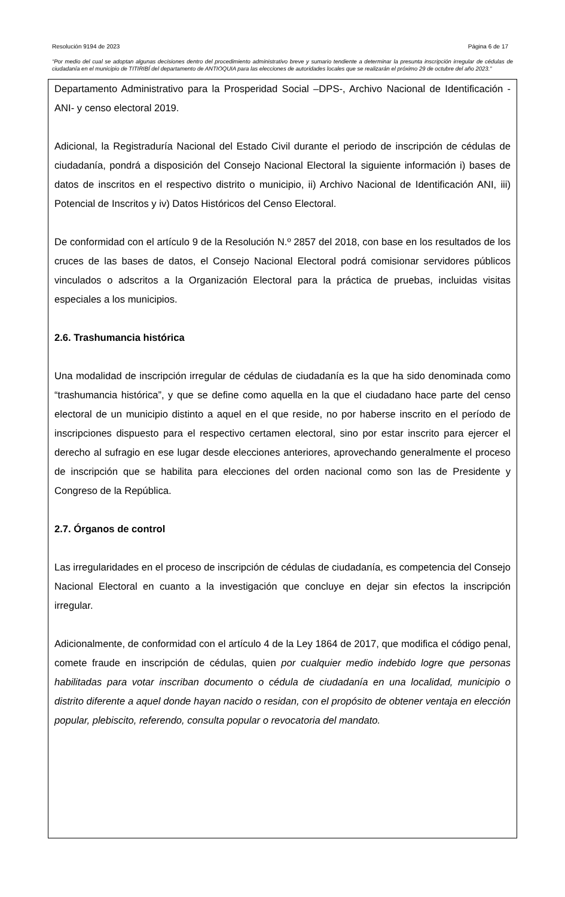Resolución 9194 de 2023 Página 6 de 17
“Por medio del cual se adoptan algunas decisiones dentro del procedimiento administrativo breve y sumario tendiente a determinar la presunta inscripción irregular de cédulas de ciudadanía en el municipio de TITIRIBÍ del departamento de ANTIOQUIA para las elecciones de autoridades locales que se realizarán el próximo 29 de octubre del año 2023.”
Departamento Administrativo para la Prosperidad Social –DPS-, Archivo Nacional de Identificación -ANI- y censo electoral 2019.
Adicional, la Registraduría Nacional del Estado Civil durante el periodo de inscripción de cédulas de ciudadanía, pondrá a disposición del Consejo Nacional Electoral la siguiente información i) bases de datos de inscritos en el respectivo distrito o municipio, ii) Archivo Nacional de Identificación ANI, iii) Potencial de Inscritos y iv) Datos Históricos del Censo Electoral.
De conformidad con el artículo 9 de la Resolución N.º 2857 del 2018, con base en los resultados de los cruces de las bases de datos, el Consejo Nacional Electoral podrá comisionar servidores públicos vinculados o adscritos a la Organización Electoral para la práctica de pruebas, incluidas visitas especiales a los municipios.
2.6. Trashumancia histórica
Una modalidad de inscripción irregular de cédulas de ciudadanía es la que ha sido denominada como “trashumancia histórica”, y que se define como aquella en la que el ciudadano hace parte del censo electoral de un municipio distinto a aquel en el que reside, no por haberse inscrito en el período de inscripciones dispuesto para el respectivo certamen electoral, sino por estar inscrito para ejercer el derecho al sufragio en ese lugar desde elecciones anteriores, aprovechando generalmente el proceso de inscripción que se habilita para elecciones del orden nacional como son las de Presidente y Congreso de la República.
2.7. Órganos de control
Las irregularidades en el proceso de inscripción de cédulas de ciudadanía, es competencia del Consejo Nacional Electoral en cuanto a la investigación que concluye en dejar sin efectos la inscripción irregular.
Adicionalmente, de conformidad con el artículo 4 de la Ley 1864 de 2017, que modifica el código penal, comete fraude en inscripción de cédulas, quien por cualquier medio indebido logre que personas habilitadas para votar inscriban documento o cédula de ciudadanía en una localidad, municipio o distrito diferente a aquel donde hayan nacido o residan, con el propósito de obtener ventaja en elección popular, plebiscito, referendo, consulta popular o revocatoria del mandato.